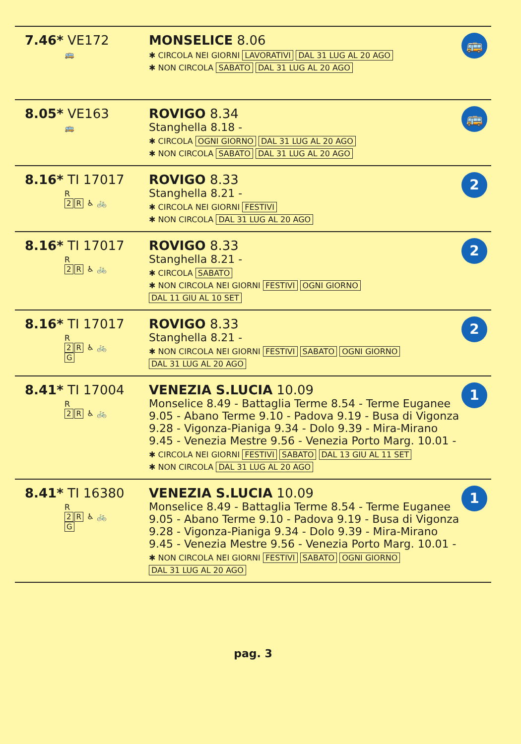| 7.46* VE172 🚌 | MONSELICE 8.06 ✱ CIRCOLA NEI GIORNI LAVORATIVI DAL 31 LUG AL 20 AGO ✱ NON CIRCOLA SABATO DAL 31 LUG AL 20 AGO | 🚌 |
| 8.05* VE163 🚌 | ROVIGO 8.34 Stanghella 8.18 - ✱ CIRCOLA OGNI GIORNO DAL 31 LUG AL 20 AGO ✱ NON CIRCOLA SABATO DAL 31 LUG AL 20 AGO | 🚌 |
| 8.16* TI 17017 R 2 R ♿ 🚲 | ROVIGO 8.33 Stanghella 8.21 - ✱ CIRCOLA NEI GIORNI FESTIVI ✱ NON CIRCOLA DAL 31 LUG AL 20 AGO | 2 |
| 8.16* TI 17017 R 2 R ♿ 🚲 | ROVIGO 8.33 Stanghella 8.21 - ✱ CIRCOLA SABATO ✱ NON CIRCOLA NEI GIORNI FESTIVI OGNI GIORNO DAL 11 GIU AL 10 SET | 2 |
| 8.16* TI 17017 R 2 R ♿ 🚲 G | ROVIGO 8.33 Stanghella 8.21 - ✱ NON CIRCOLA NEI GIORNI FESTIVI SABATO OGNI GIORNO DAL 31 LUG AL 20 AGO | 2 |
| 8.41* TI 17004 R 2 R ♿ 🚲 | VENEZIA S.LUCIA 10.09 Monselice 8.49 - Battaglia Terme 8.54 - Terme Euganee 9.05 - Abano Terme 9.10 - Padova 9.19 - Busa di Vigonza 9.28 - Vigonza-Pianiga 9.34 - Dolo 9.39 - Mira-Mirano 9.45 - Venezia Mestre 9.56 - Venezia Porto Marg. 10.01 - ✱ CIRCOLA NEI GIORNI FESTIVI SABATO DAL 13 GIU AL 11 SET ✱ NON CIRCOLA DAL 31 LUG AL 20 AGO | 1 |
| 8.41* TI 16380 R 2 R ♿ 🚲 G | VENEZIA S.LUCIA 10.09 Monselice 8.49 - Battaglia Terme 8.54 - Terme Euganee 9.05 - Abano Terme 9.10 - Padova 9.19 - Busa di Vigonza 9.28 - Vigonza-Pianiga 9.34 - Dolo 9.39 - Mira-Mirano 9.45 - Venezia Mestre 9.56 - Venezia Porto Marg. 10.01 - ✱ NON CIRCOLA NEI GIORNI FESTIVI SABATO OGNI GIORNO DAL 31 LUG AL 20 AGO | 1 |
pag. 3